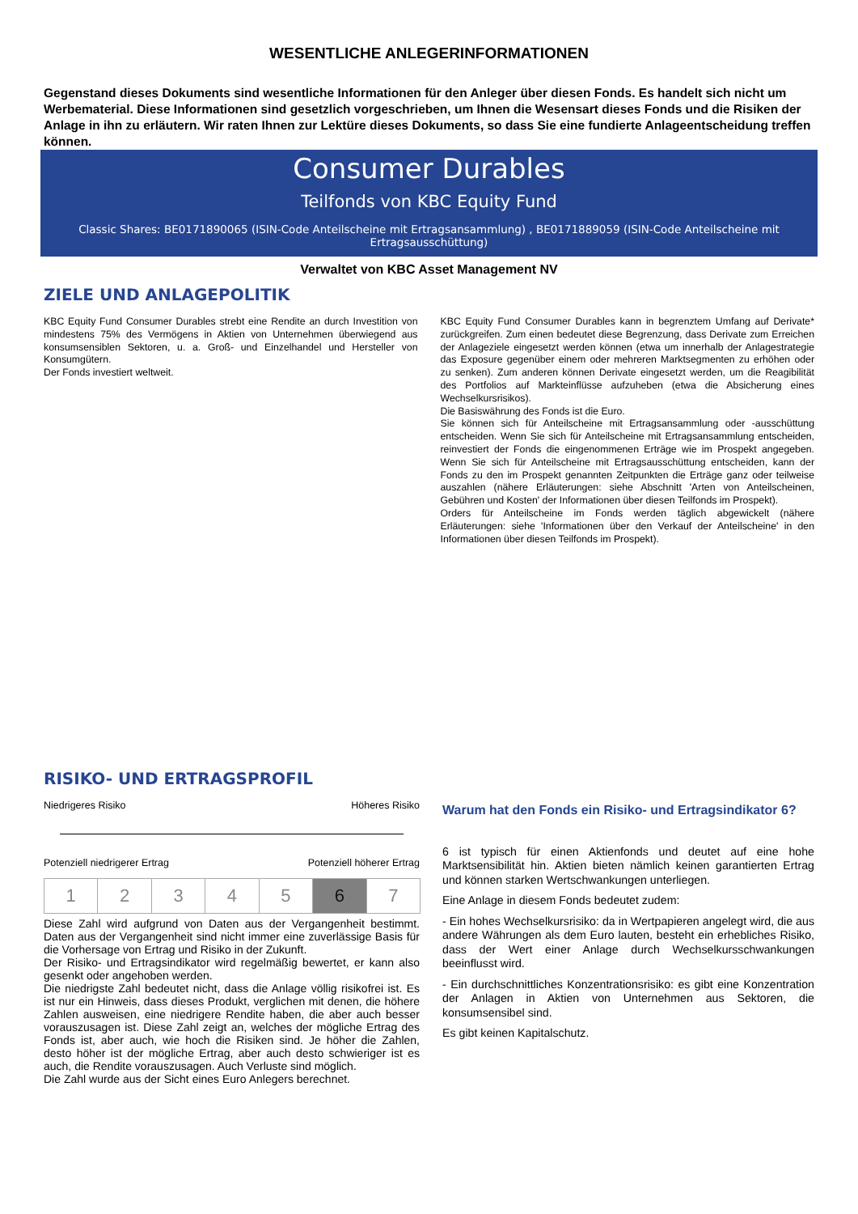WESENTLICHE ANLEGERINFORMATIONEN
Gegenstand dieses Dokuments sind wesentliche Informationen für den Anleger über diesen Fonds. Es handelt sich nicht um Werbematerial. Diese Informationen sind gesetzlich vorgeschrieben, um Ihnen die Wesensart dieses Fonds und die Risiken der Anlage in ihn zu erläutern. Wir raten Ihnen zur Lektüre dieses Dokuments, so dass Sie eine fundierte Anlageentscheidung treffen können.
Consumer Durables
Teilfonds von KBC Equity Fund
Classic Shares: BE0171890065 (ISIN-Code Anteilscheine mit Ertragsansammlung) , BE0171889059 (ISIN-Code Anteilscheine mit Ertragsausschüttung)
Verwaltet von KBC Asset Management NV
ZIELE UND ANLAGEPOLITIK
KBC Equity Fund Consumer Durables strebt eine Rendite an durch Investition von mindestens 75% des Vermögens in Aktien von Unternehmen überwiegend aus konsumsensiblen Sektoren, u. a. Groß- und Einzelhandel und Hersteller von Konsumgütern.
Der Fonds investiert weltweit.
KBC Equity Fund Consumer Durables kann in begrenztem Umfang auf Derivate* zurückgreifen. Zum einen bedeutet diese Begrenzung, dass Derivate zum Erreichen der Anlageziele eingesetzt werden können (etwa um innerhalb der Anlagestrategie das Exposure gegenüber einem oder mehreren Marktsegmenten zu erhöhen oder zu senken). Zum anderen können Derivate eingesetzt werden, um die Reagibilität des Portfolios auf Markteinflüsse aufzuheben (etwa die Absicherung eines Wechselkursrisikos).
Die Basiswährung des Fonds ist die Euro.
Sie können sich für Anteilscheine mit Ertragsansammlung oder -ausschüttung entscheiden. Wenn Sie sich für Anteilscheine mit Ertragsansammlung entscheiden, reinvestiert der Fonds die eingenommenen Erträge wie im Prospekt angegeben. Wenn Sie sich für Anteilscheine mit Ertragsausschüttung entscheiden, kann der Fonds zu den im Prospekt genannten Zeitpunkten die Erträge ganz oder teilweise auszahlen (nähere Erläuterungen: siehe Abschnitt 'Arten von Anteilscheinen, Gebühren und Kosten' der Informationen über diesen Teilfonds im Prospekt).
Orders für Anteilscheine im Fonds werden täglich abgewickelt (nähere Erläuterungen: siehe 'Informationen über den Verkauf der Anteilscheine' in den Informationen über diesen Teilfonds im Prospekt).
RISIKO- UND ERTRAGSPROFIL
Niedrigeres Risiko Höheres Risiko
Potenziell niedrigerer Ertrag Potenziell höherer Ertrag
| 1 | 2 | 3 | 4 | 5 | 6 | 7 |
Diese Zahl wird aufgrund von Daten aus der Vergangenheit bestimmt. Daten aus der Vergangenheit sind nicht immer eine zuverlässige Basis für die Vorhersage von Ertrag und Risiko in der Zukunft.
Der Risiko- und Ertragsindikator wird regelmäßig bewertet, er kann also gesenkt oder angehoben werden.
Die niedrigste Zahl bedeutet nicht, dass die Anlage völlig risikofrei ist. Es ist nur ein Hinweis, dass dieses Produkt, verglichen mit denen, die höhere Zahlen ausweisen, eine niedrigere Rendite haben, die aber auch besser vorauszusagen ist. Diese Zahl zeigt an, welches der mögliche Ertrag des Fonds ist, aber auch, wie hoch die Risiken sind. Je höher die Zahlen, desto höher ist der mögliche Ertrag, aber auch desto schwieriger ist es auch, die Rendite vorauszusagen. Auch Verluste sind möglich.
Die Zahl wurde aus der Sicht eines Euro Anlegers berechnet.
Warum hat den Fonds ein Risiko- und Ertragsindikator 6?
6 ist typisch für einen Aktienfonds und deutet auf eine hohe Marktsensibilität hin. Aktien bieten nämlich keinen garantierten Ertrag und können starken Wertschwankungen unterliegen.
Eine Anlage in diesem Fonds bedeutet zudem:
- Ein hohes Wechselkursrisiko: da in Wertpapieren angelegt wird, die aus andere Währungen als dem Euro lauten, besteht ein erhebliches Risiko, dass der Wert einer Anlage durch Wechselkursschwankungen beeinflusst wird.
- Ein durchschnittliches Konzentrationsrisiko: es gibt eine Konzentration der Anlagen in Aktien von Unternehmen aus Sektoren, die konsumsensibel sind.
Es gibt keinen Kapitalschutz.